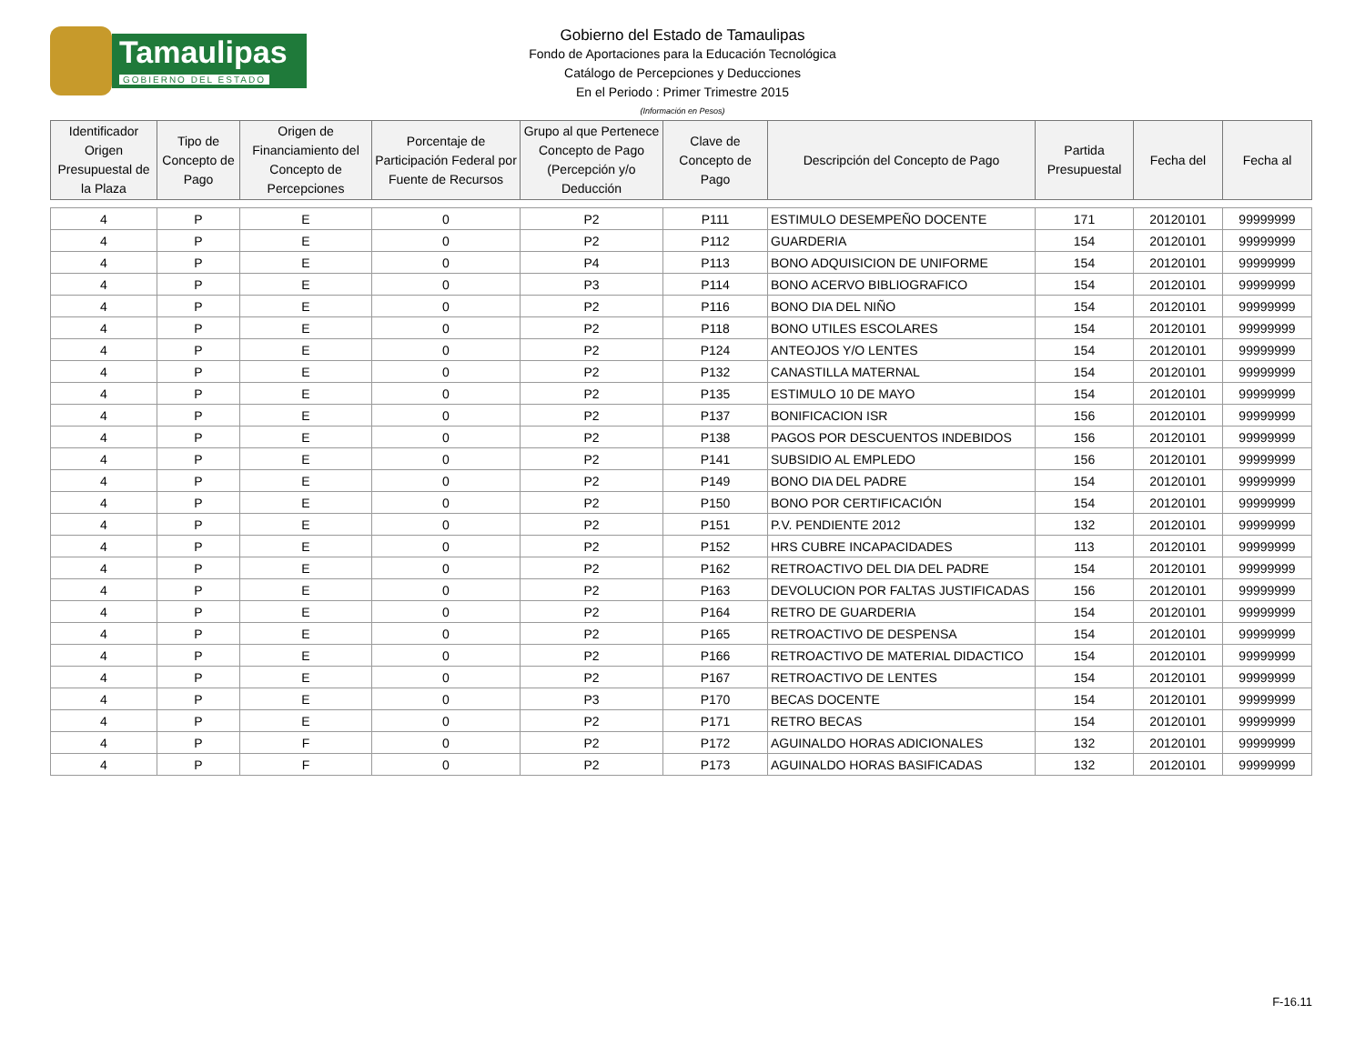Tamaulipas
GOBIERNO DEL ESTADO
Gobierno del Estado de Tamaulipas
Fondo de Aportaciones para la Educación Tecnológica
Catálogo de Percepciones y Deducciones
En el Periodo : Primer Trimestre 2015
(Información en Pesos)
| Identificador Origen Presupuestal de la Plaza | Tipo de Concepto de Pago | Origen de Financiamiento del Concepto de Percepciones | Porcentaje de Participación Federal por Fuente de Recursos | Grupo al que Pertenece Concepto de Pago (Percepción y/o Deducción | Clave de Concepto de Pago | Descripción del Concepto de Pago | Partida Presupuestal | Fecha del | Fecha al |
| --- | --- | --- | --- | --- | --- | --- | --- | --- | --- |
| 4 | P | E | 0 | P2 | P111 | ESTIMULO DESEMPEÑO DOCENTE | 171 | 20120101 | 99999999 |
| 4 | P | E | 0 | P2 | P112 | GUARDERIA | 154 | 20120101 | 99999999 |
| 4 | P | E | 0 | P4 | P113 | BONO ADQUISICION DE UNIFORME | 154 | 20120101 | 99999999 |
| 4 | P | E | 0 | P3 | P114 | BONO ACERVO BIBLIOGRAFICO | 154 | 20120101 | 99999999 |
| 4 | P | E | 0 | P2 | P116 | BONO DIA DEL NIÑO | 154 | 20120101 | 99999999 |
| 4 | P | E | 0 | P2 | P118 | BONO UTILES ESCOLARES | 154 | 20120101 | 99999999 |
| 4 | P | E | 0 | P2 | P124 | ANTEOJOS Y/O LENTES | 154 | 20120101 | 99999999 |
| 4 | P | E | 0 | P2 | P132 | CANASTILLA MATERNAL | 154 | 20120101 | 99999999 |
| 4 | P | E | 0 | P2 | P135 | ESTIMULO 10 DE MAYO | 154 | 20120101 | 99999999 |
| 4 | P | E | 0 | P2 | P137 | BONIFICACION ISR | 156 | 20120101 | 99999999 |
| 4 | P | E | 0 | P2 | P138 | PAGOS POR DESCUENTOS INDEBIDOS | 156 | 20120101 | 99999999 |
| 4 | P | E | 0 | P2 | P141 | SUBSIDIO AL EMPLEDO | 156 | 20120101 | 99999999 |
| 4 | P | E | 0 | P2 | P149 | BONO DIA DEL PADRE | 154 | 20120101 | 99999999 |
| 4 | P | E | 0 | P2 | P150 | BONO POR CERTIFICACIÓN | 154 | 20120101 | 99999999 |
| 4 | P | E | 0 | P2 | P151 | P.V. PENDIENTE 2012 | 132 | 20120101 | 99999999 |
| 4 | P | E | 0 | P2 | P152 | HRS CUBRE INCAPACIDADES | 113 | 20120101 | 99999999 |
| 4 | P | E | 0 | P2 | P162 | RETROACTIVO DEL DIA DEL PADRE | 154 | 20120101 | 99999999 |
| 4 | P | E | 0 | P2 | P163 | DEVOLUCION POR FALTAS JUSTIFICADAS | 156 | 20120101 | 99999999 |
| 4 | P | E | 0 | P2 | P164 | RETRO DE GUARDERIA | 154 | 20120101 | 99999999 |
| 4 | P | E | 0 | P2 | P165 | RETROACTIVO DE DESPENSA | 154 | 20120101 | 99999999 |
| 4 | P | E | 0 | P2 | P166 | RETROACTIVO DE MATERIAL DIDACTICO | 154 | 20120101 | 99999999 |
| 4 | P | E | 0 | P2 | P167 | RETROACTIVO DE LENTES | 154 | 20120101 | 99999999 |
| 4 | P | E | 0 | P3 | P170 | BECAS DOCENTE | 154 | 20120101 | 99999999 |
| 4 | P | E | 0 | P2 | P171 | RETRO BECAS | 154 | 20120101 | 99999999 |
| 4 | P | F | 0 | P2 | P172 | AGUINALDO HORAS ADICIONALES | 132 | 20120101 | 99999999 |
| 4 | P | F | 0 | P2 | P173 | AGUINALDO HORAS BASIFICADAS | 132 | 20120101 | 99999999 |
F-16.11